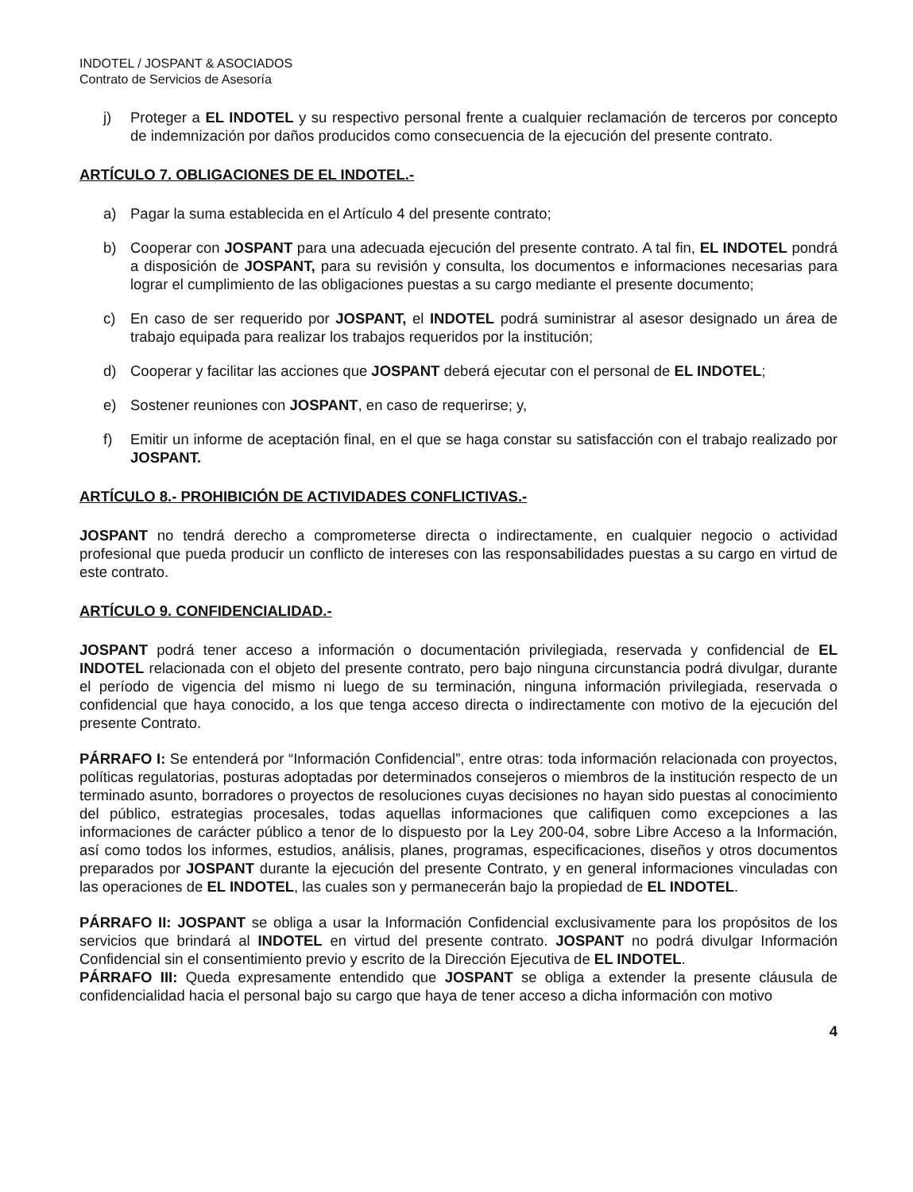INDOTEL / JOSPANT & ASOCIADOS
Contrato de Servicios de Asesoría
j) Proteger a EL INDOTEL y su respectivo personal frente a cualquier reclamación de terceros por concepto de indemnización por daños producidos como consecuencia de la ejecución del presente contrato.
ARTÍCULO 7. OBLIGACIONES DE EL INDOTEL.-
a) Pagar la suma establecida en el Artículo 4 del presente contrato;
b) Cooperar con JOSPANT para una adecuada ejecución del presente contrato. A tal fin, EL INDOTEL pondrá a disposición de JOSPANT, para su revisión y consulta, los documentos e informaciones necesarias para lograr el cumplimiento de las obligaciones puestas a su cargo mediante el presente documento;
c) En caso de ser requerido por JOSPANT, el INDOTEL podrá suministrar al asesor designado un área de trabajo equipada para realizar los trabajos requeridos por la institución;
d) Cooperar y facilitar las acciones que JOSPANT deberá ejecutar con el personal de EL INDOTEL;
e) Sostener reuniones con JOSPANT, en caso de requerirse; y,
f) Emitir un informe de aceptación final, en el que se haga constar su satisfacción con el trabajo realizado por JOSPANT.
ARTÍCULO 8.- PROHIBICIÓN DE ACTIVIDADES CONFLICTIVAS.-
JOSPANT no tendrá derecho a comprometerse directa o indirectamente, en cualquier negocio o actividad profesional que pueda producir un conflicto de intereses con las responsabilidades puestas a su cargo en virtud de este contrato.
ARTÍCULO 9. CONFIDENCIALIDAD.-
JOSPANT podrá tener acceso a información o documentación privilegiada, reservada y confidencial de EL INDOTEL relacionada con el objeto del presente contrato, pero bajo ninguna circunstancia podrá divulgar, durante el período de vigencia del mismo ni luego de su terminación, ninguna información privilegiada, reservada o confidencial que haya conocido, a los que tenga acceso directa o indirectamente con motivo de la ejecución del presente Contrato.
PÁRRAFO I: Se entenderá por “Información Confidencial”, entre otras: toda información relacionada con proyectos, políticas regulatorias, posturas adoptadas por determinados consejeros o miembros de la institución respecto de un terminado asunto, borradores o proyectos de resoluciones cuyas decisiones no hayan sido puestas al conocimiento del público, estrategias procesales, todas aquellas informaciones que califiquen como excepciones a las informaciones de carácter público a tenor de lo dispuesto por la Ley 200-04, sobre Libre Acceso a la Información, así como todos los informes, estudios, análisis, planes, programas, especificaciones, diseños y otros documentos preparados por JOSPANT durante la ejecución del presente Contrato, y en general informaciones vinculadas con las operaciones de EL INDOTEL, las cuales son y permanecerán bajo la propiedad de EL INDOTEL.
PÁRRAFO II: JOSPANT se obliga a usar la Información Confidencial exclusivamente para los propósitos de los servicios que brindará al INDOTEL en virtud del presente contrato. JOSPANT no podrá divulgar Información Confidencial sin el consentimiento previo y escrito de la Dirección Ejecutiva de EL INDOTEL.
PÁRRAFO III: Queda expresamente entendido que JOSPANT se obliga a extender la presente cláusula de confidencialidad hacia el personal bajo su cargo que haya de tener acceso a dicha información con motivo
4